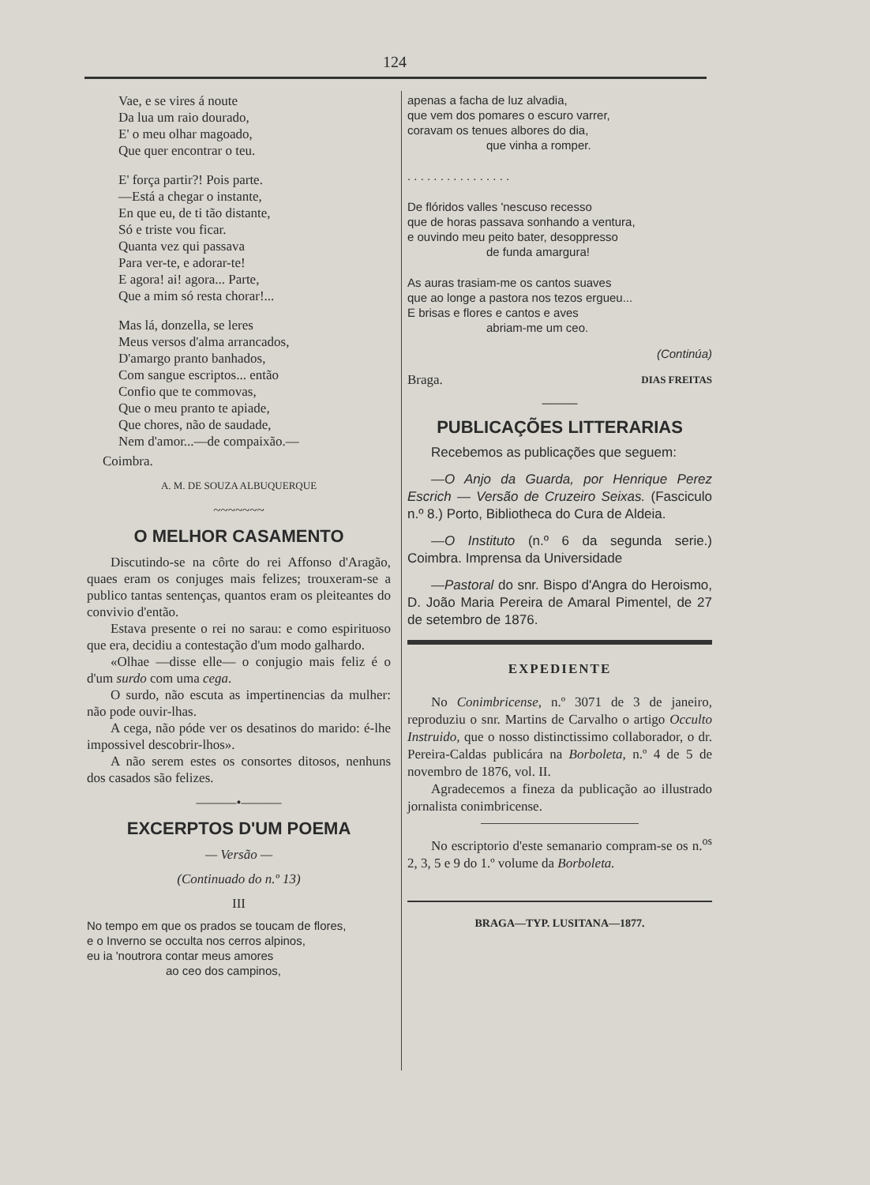124
Vae, e se vires á noute
Da lua um raio dourado,
E' o meu olhar magoado,
Que quer encontrar o teu.
E' força partir?! Pois parte.
—Está a chegar o instante,
En que eu, de ti tão distante,
Só e triste vou ficar.
Quanta vez qui passava
Para ver-te, e adorar-te!
E agora! ai! agora... Parte,
Que a mim só resta chorar!...
Mas lá, donzella, se leres
Meus versos d'alma arrancados,
D'amargo pranto banhados,
Com sangue escriptos... então
Confio que te commovas,
Que o meu pranto te apiade,
Que chores, não de saudade,
Nem d'amor...—de compaixão.—
Coimbra.
A. M. DE SOUZA ALBUQUERQUE
~~~~~~~
O MELHOR CASAMENTO
Discutindo-se na côrte do rei Affonso d'Aragão, quaes eram os conjuges mais felizes; trouxeram-se a publico tantas sentenças, quantos eram os pleiteantes do convivio d'então.
Estava presente o rei no sarau: e como espirituoso que era, decidiu a contestação d'um modo galhardo.
«Olhae —disse elle— o conjugio mais feliz é o d'um surdo com uma cega.
O surdo, não escuta as impertinencias da mulher: não pode ouvir-lhas.
A cega, não póde ver os desatinos do marido: é-lhe impossivel descobrir-lhos».
A não serem estes os consortes ditosos, nenhuns dos casados são felizes.
———•———
EXCERPTOS D'UM POEMA
— Versão —
(Continuado do n.º 13)
III
No tempo em que os prados se toucam de flores,
e o Inverno se occulta nos cerros alpinos,
eu ia 'noutrora contar meus amores
ao ceo dos campinos,
apenas a facha de luz alvadia,
que vem dos pomares o escuro varrer,
coravam os tenues albores do dia,
que vinha a romper.
. . . . . . . . . . . . . . . .
De flóridos valles 'nescuso recesso
que de horas passava sonhando a ventura,
e ouvindo meu peito bater, desoppresso
de funda amargura!
As auras trasiam-me os cantos suaves
que ao longe a pastora nos tezos ergueu...
E brisas e flores e cantos e aves
abriam-me um ceo.
(Continúa)
Braga. DIAS FREITAS
———
PUBLICAÇÕES LITTERARIAS
Recebemos as publicações que seguem:
—O Anjo da Guarda, por Henrique Perez Escrich — Versão de Cruzeiro Seixas. (Fasciculo n.º 8.) Porto, Bibliotheca do Cura de Aldeia.
—O Instituto (n.º 6 da segunda serie.) Coimbra. Imprensa da Universidade
—Pastoral do snr. Bispo d'Angra do Heroismo, D. João Maria Pereira de Amaral Pimentel, de 27 de setembro de 1876.
EXPEDIENTE
No Conimbricense, n.º 3071 de 3 de janeiro, reproduziu o snr. Martins de Carvalho o artigo Occulto Instruido, que o nosso distinctissimo collaborador, o dr. Pereira-Caldas publicára na Borboleta, n.º 4 de 5 de novembro de 1876, vol. II.
Agradecemos a fineza da publicação ao illustrado jornalista conimbricense.
No escriptorio d'este semanario compram-se os n.<sup>os</sup> 2, 3, 5 e 9 do 1.º volume da Borboleta.
BRAGA—TYP. LUSITANA—1877.